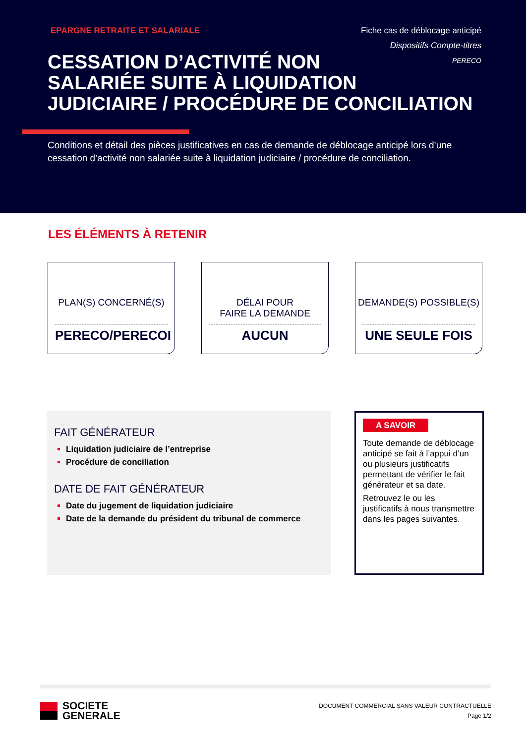EPARGNE RETRAITE ET SALARIALE Fiche cas de déblocage anticipé
Dispositifs Compte-titres
PERECO
CESSATION D’ACTIVITÉ NON
SALARIÉE SUITE À LIQUIDATION
JUDICIAIRE / PROCÉDURE DE CONCILIATION
Conditions et détail des pièces justificatives en cas de demande de déblocage anticipé lors d’une cessation d’activité non salariée suite à liquidation judiciaire / procédure de conciliation.
LES ÉLÉMENTS À RETENIR
PLAN(S) CONCERNÉ(S)
PERECO/PERECOI
DÉLAI POUR
FAIRE LA DEMANDE
AUCUN
DEMANDE(S) POSSIBLE(S)
UNE SEULE FOIS
FAIT GÉNÉRATEUR
Liquidation judiciaire de l’entreprise
Procédure de conciliation
DATE DE FAIT GÉNÉRATEUR
Date du jugement de liquidation judiciaire
Date de la demande du président du tribunal de commerce
A SAVOIR
Toute demande de déblocage anticipé se fait à l’appui d’un ou plusieurs justificatifs permettant de vérifier le fait générateur et sa date.
Retrouvez le ou les justificatifs à nous transmettre dans les pages suivantes.
SOCIETE
GENERALE
DOCUMENT COMMERCIAL SANS VALEUR CONTRACTUELLE
Page 1/2